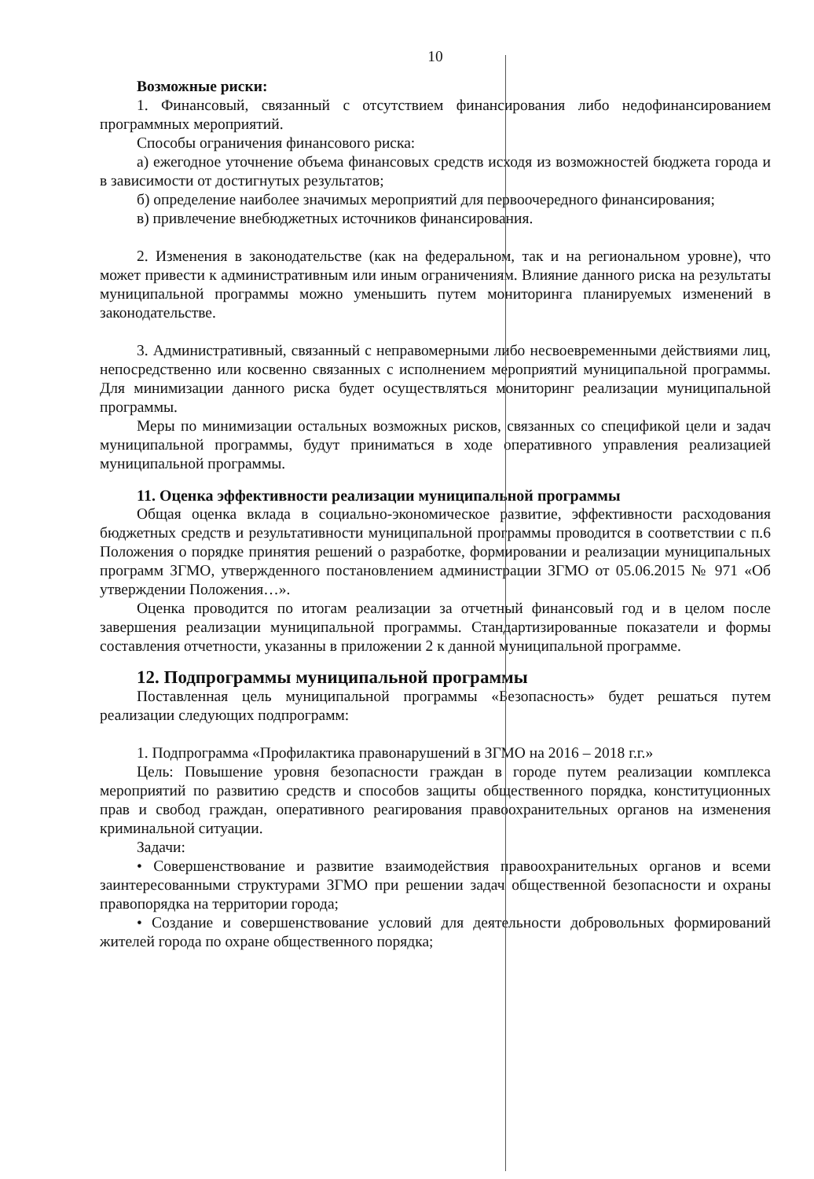10
Возможные риски:
1. Финансовый, связанный с отсутствием финансирования либо недофинансированием программных мероприятий.
Способы ограничения финансового риска:
а) ежегодное уточнение объема финансовых средств исходя из возможностей бюджета города и в зависимости от достигнутых результатов;
б) определение наиболее значимых мероприятий для первоочередного финансирования;
в) привлечение внебюджетных источников финансирования.
2. Изменения в законодательстве (как на федеральном, так и на региональном уровне), что может привести к административным или иным ограничениям. Влияние данного риска на результаты муниципальной программы можно уменьшить путем мониторинга планируемых изменений в законодательстве.
3. Административный, связанный с неправомерными либо несвоевременными действиями лиц, непосредственно или косвенно связанных с исполнением мероприятий муниципальной программы. Для минимизации данного риска будет осуществляться мониторинг реализации муниципальной программы.
Меры по минимизации остальных возможных рисков, связанных со спецификой цели и задач муниципальной программы, будут приниматься в ходе оперативного управления реализацией муниципальной программы.
11. Оценка эффективности реализации муниципальной программы
Общая оценка вклада в социально-экономическое развитие, эффективности расходования бюджетных средств и результативности муниципальной программы проводится в соответствии с п.6 Положения о порядке принятия решений о разработке, формировании и реализации муниципальных программ ЗГМО, утвержденного постановлением администрации ЗГМО от 05.06.2015 № 971 «Об утверждении Положения…».
Оценка проводится по итогам реализации за отчетный финансовый год и в целом после завершения реализации муниципальной программы. Стандартизированные показатели и формы составления отчетности, указанны в приложении 2 к данной муниципальной программе.
12. Подпрограммы муниципальной программы
Поставленная цель муниципальной программы «Безопасность» будет решаться путем реализации следующих подпрограмм:
1. Подпрограмма «Профилактика правонарушений в ЗГМО на 2016 – 2018 г.г.»
Цель: Повышение уровня безопасности граждан в городе путем реализации комплекса мероприятий по развитию средств и способов защиты общественного порядка, конституционных прав и свобод граждан, оперативного реагирования правоохранительных органов на изменения криминальной ситуации.
Задачи:
• Совершенствование и развитие взаимодействия правоохранительных органов и всеми заинтересованными структурами ЗГМО при решении задач общественной безопасности и охраны правопорядка на территории города;
• Создание и совершенствование условий для деятельности добровольных формирований жителей города по охране общественного порядка;